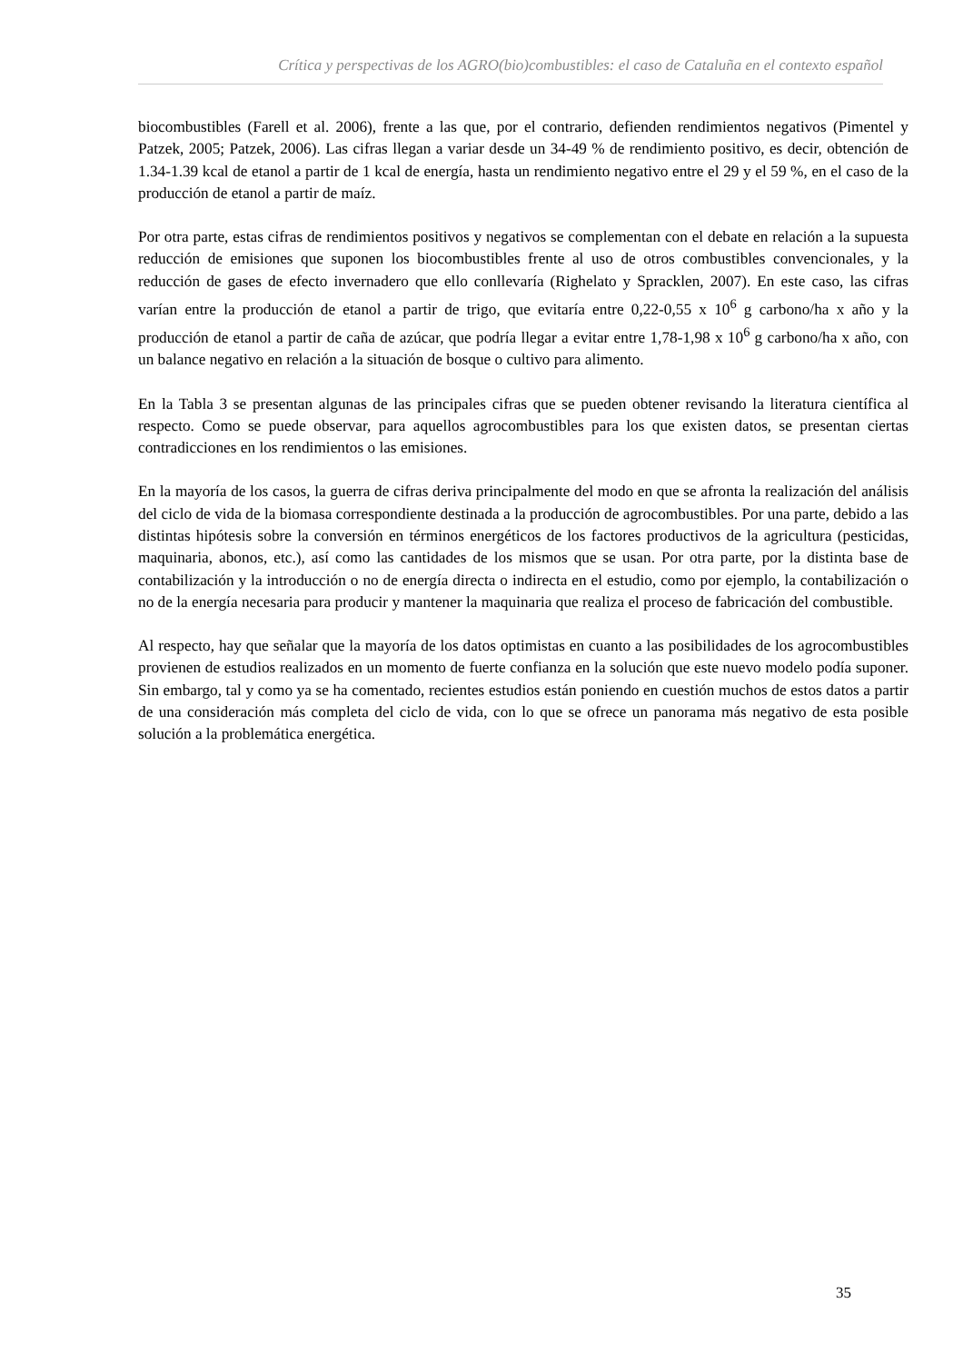Crítica y perspectivas de los AGRO(bio)combustibles: el caso de Cataluña en el contexto español
biocombustibles (Farell et al. 2006), frente a las que, por el contrario, defienden rendimientos negativos (Pimentel y Patzek, 2005; Patzek, 2006). Las cifras llegan a variar desde un 34-49 % de rendimiento positivo, es decir, obtención de 1.34-1.39 kcal de etanol a partir de 1 kcal de energía, hasta un rendimiento negativo entre el 29 y el 59 %, en el caso de la producción de etanol a partir de maíz.
Por otra parte, estas cifras de rendimientos positivos y negativos se complementan con el debate en relación a la supuesta reducción de emisiones que suponen los biocombustibles frente al uso de otros combustibles convencionales, y la reducción de gases de efecto invernadero que ello conllevaría (Righelato y Spracklen, 2007). En este caso, las cifras varían entre la producción de etanol a partir de trigo, que evitaría entre 0,22-0,55 x 10<sup>6</sup> g carbono/ha x año y la producción de etanol a partir de caña de azúcar, que podría llegar a evitar entre 1,78-1,98 x 10<sup>6</sup> g carbono/ha x año, con un balance negativo en relación a la situación de bosque o cultivo para alimento.
En la Tabla 3 se presentan algunas de las principales cifras que se pueden obtener revisando la literatura científica al respecto. Como se puede observar, para aquellos agrocombustibles para los que existen datos, se presentan ciertas contradicciones en los rendimientos o las emisiones.
En la mayoría de los casos, la guerra de cifras deriva principalmente del modo en que se afronta la realización del análisis del ciclo de vida de la biomasa correspondiente destinada a la producción de agrocombustibles. Por una parte, debido a las distintas hipótesis sobre la conversión en términos energéticos de los factores productivos de la agricultura (pesticidas, maquinaria, abonos, etc.), así como las cantidades de los mismos que se usan. Por otra parte, por la distinta base de contabilización y la introducción o no de energía directa o indirecta en el estudio, como por ejemplo, la contabilización o no de la energía necesaria para producir y mantener la maquinaria que realiza el proceso de fabricación del combustible.
Al respecto, hay que señalar que la mayoría de los datos optimistas en cuanto a las posibilidades de los agrocombustibles provienen de estudios realizados en un momento de fuerte confianza en la solución que este nuevo modelo podía suponer. Sin embargo, tal y como ya se ha comentado, recientes estudios están poniendo en cuestión muchos de estos datos a partir de una consideración más completa del ciclo de vida, con lo que se ofrece un panorama más negativo de esta posible solución a la problemática energética.
35